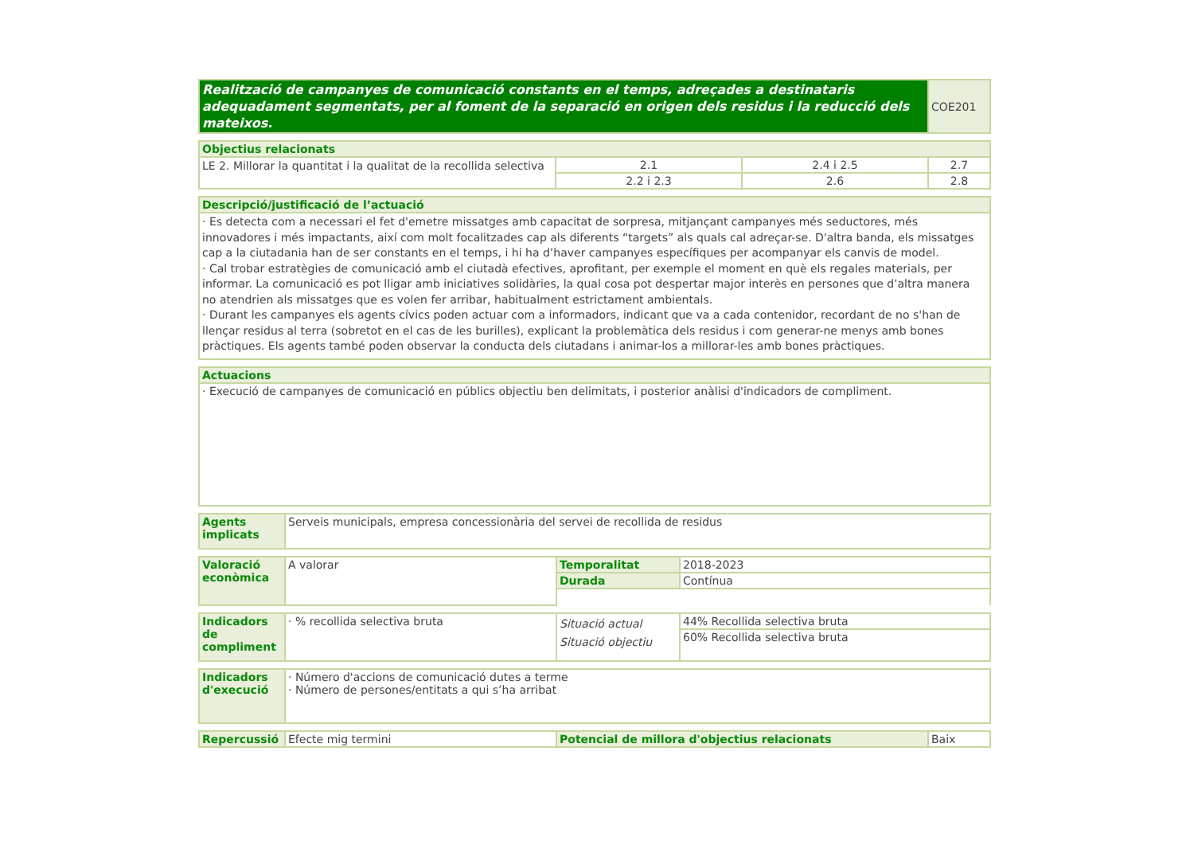| Realització de campanyes de comunicació constants en el temps, adreçades a destinataris adequadament segmentats, per al foment de la separació en origen dels residus i la reducció dels mateixos. | COE201 |
| Objectius relacionats | | | |
| --- | --- | --- | --- |
| LE 2. Millorar la quantitat i la qualitat de la recollida selectiva | 2.1 | 2.4 i 2.5 | 2.7 |
| | 2.2 i 2.3 | 2.6 | 2.8 |
| Descripció/justificació de l’actuació |
| --- |
| · Es detecta com a necessari el fet d'emetre missatges amb capacitat de sorpresa, mitjançant campanyes més seductores, més innovadores i més impactants, així com molt focalitzades cap als diferents “targets” als quals cal adreçar-se. D'altra banda, els missatges cap a la ciutadania han de ser constants en el temps, i hi ha d’haver campanyes específiques per acompanyar els canvis de model. · Cal trobar estratègies de comunicació amb el ciutadà efectives, aprofitant, per exemple el moment en què els regales materials, per informar. La comunicació es pot lligar amb iniciatives solidàries, la qual cosa pot despertar major interès en persones que d’altra manera no atendrien als missatges que es volen fer arribar, habitualment estrictament ambientals. · Durant les campanyes els agents cívics poden actuar com a informadors, indicant que va a cada contenidor, recordant de no s'han de llençar residus al terra (sobretot en el cas de les burilles), explicant la problemàtica dels residus i com generar-ne menys amb bones pràctiques. Els agents també poden observar la conducta dels ciutadans i animar-los a millorar-les amb bones pràctiques. |
| Actuacions |
| --- |
| · Execució de campanyes de comunicació en públics objectiu ben delimitats, i posterior anàlisi d'indicadors de compliment. |
| Agents implicats | Serveis municipals, empresa concessionària del servei de recollida de residus |
| Valoració econòmica | A valorar | Temporalitat | 2018-2023 |
| | | Durada | Contínua |
| Indicadors de compliment | · % recollida selectiva bruta | Situació actual Situació objectiu | 44% Recollida selectiva bruta |
| | | | 60% Recollida selectiva bruta |
| Indicadors d'execució | · Número d'accions de comunicació dutes a terme · Número de persones/entitats a qui s’ha arribat |
| Repercussió | Efecte mig termini | Potencial de millora d'objectius relacionats | Baix |